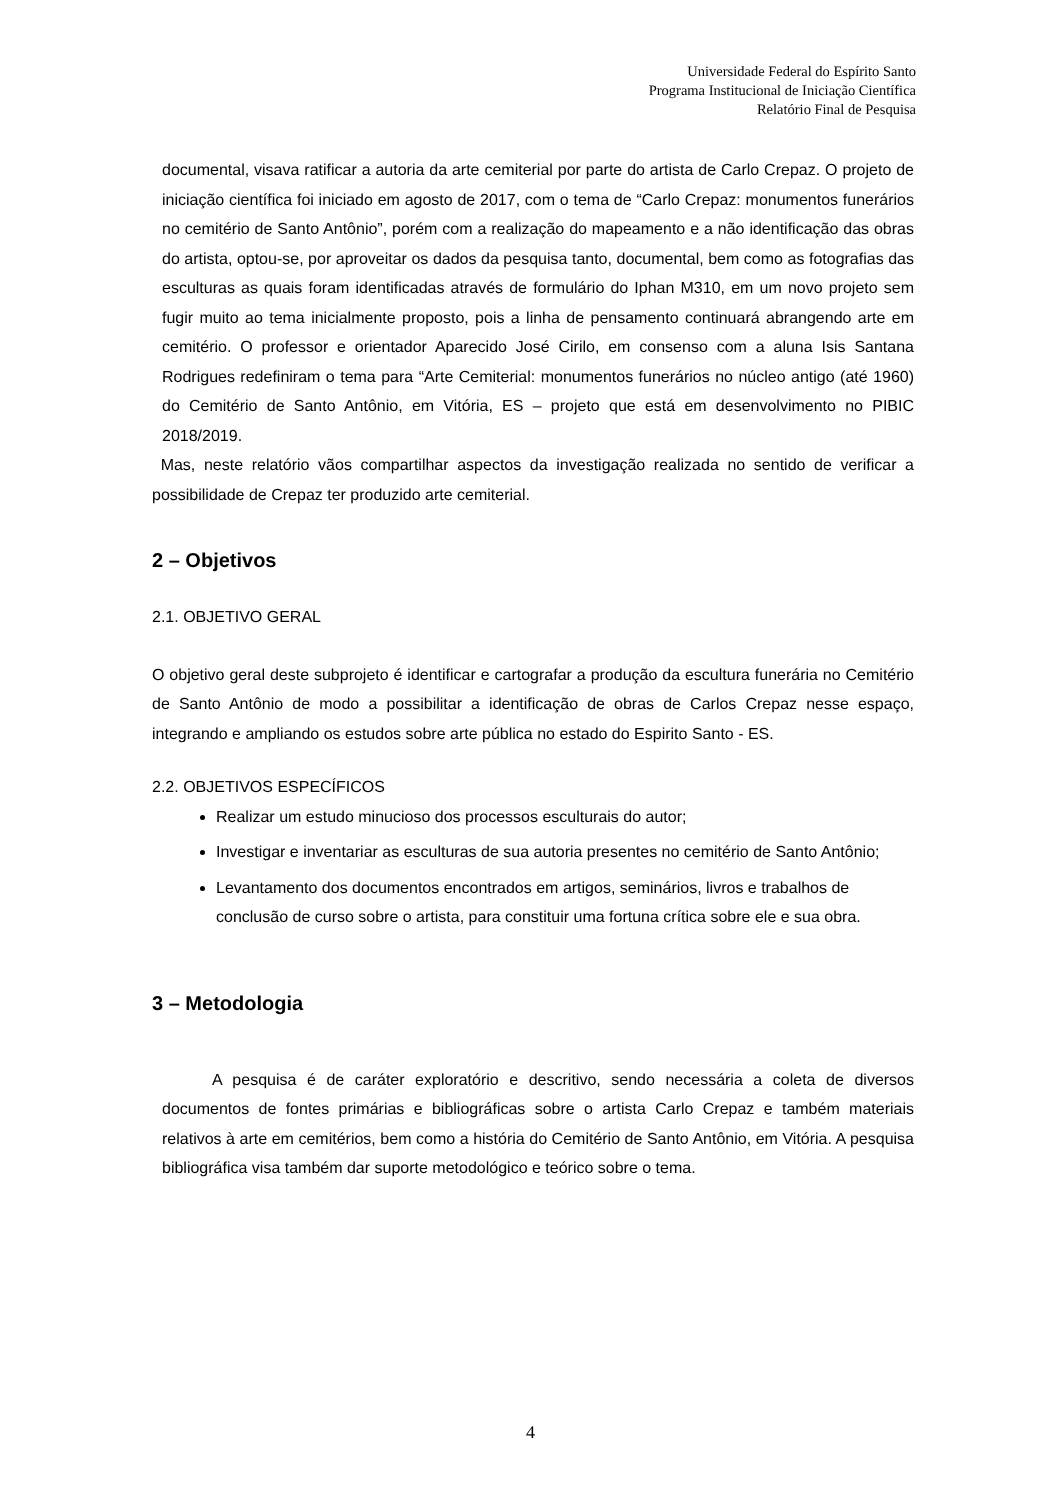Universidade Federal do Espírito Santo
Programa Institucional de Iniciação Científica
Relatório Final de Pesquisa
documental, visava ratificar a autoria da arte cemiterial por parte do artista de Carlo Crepaz. O projeto de iniciação científica foi iniciado em agosto de 2017, com o tema de “Carlo Crepaz: monumentos funerários no cemitério de Santo Antônio”, porém com a realização do mapeamento e a não identificação das obras do artista, optou-se, por aproveitar os dados da pesquisa tanto, documental, bem como as fotografias das esculturas as quais foram identificadas através de formulário do Iphan M310, em um novo projeto sem fugir muito ao tema inicialmente proposto, pois a linha de pensamento continuará abrangendo arte em cemitério. O professor e orientador Aparecido José Cirilo, em consenso com a aluna Isis Santana Rodrigues redefiniram o tema para “Arte Cemiterial: monumentos funerários no núcleo antigo (até 1960) do Cemitério de Santo Antônio, em Vitória, ES – projeto que está em desenvolvimento no PIBIC 2018/2019.
Mas, neste relatório vãos compartilhar aspectos da investigação realizada no sentido de verificar a possibilidade de Crepaz ter produzido arte cemiterial.
2 – Objetivos
2.1. OBJETIVO GERAL
O objetivo geral deste subprojeto é identificar e cartografar a produção da escultura funerária no Cemitério de Santo Antônio de modo a possibilitar a identificação de obras de Carlos Crepaz nesse espaço, integrando e ampliando os estudos sobre arte pública no estado do Espirito Santo - ES.
2.2. OBJETIVOS ESPECÍFICOS
Realizar um estudo minucioso dos processos esculturais do autor;
Investigar e inventariar as esculturas de sua autoria presentes no cemitério de Santo Antônio;
Levantamento dos documentos encontrados em artigos, seminários, livros e trabalhos de conclusão de curso sobre o artista, para constituir uma fortuna crítica sobre ele e sua obra.
3 – Metodologia
A pesquisa é de caráter exploratório e descritivo, sendo necessária a coleta de diversos documentos de fontes primárias e bibliográficas sobre o artista Carlo Crepaz e também materiais relativos à arte em cemitérios, bem como a história do Cemitério de Santo Antônio, em Vitória. A pesquisa bibliográfica visa também dar suporte metodológico e teórico sobre o tema.
4